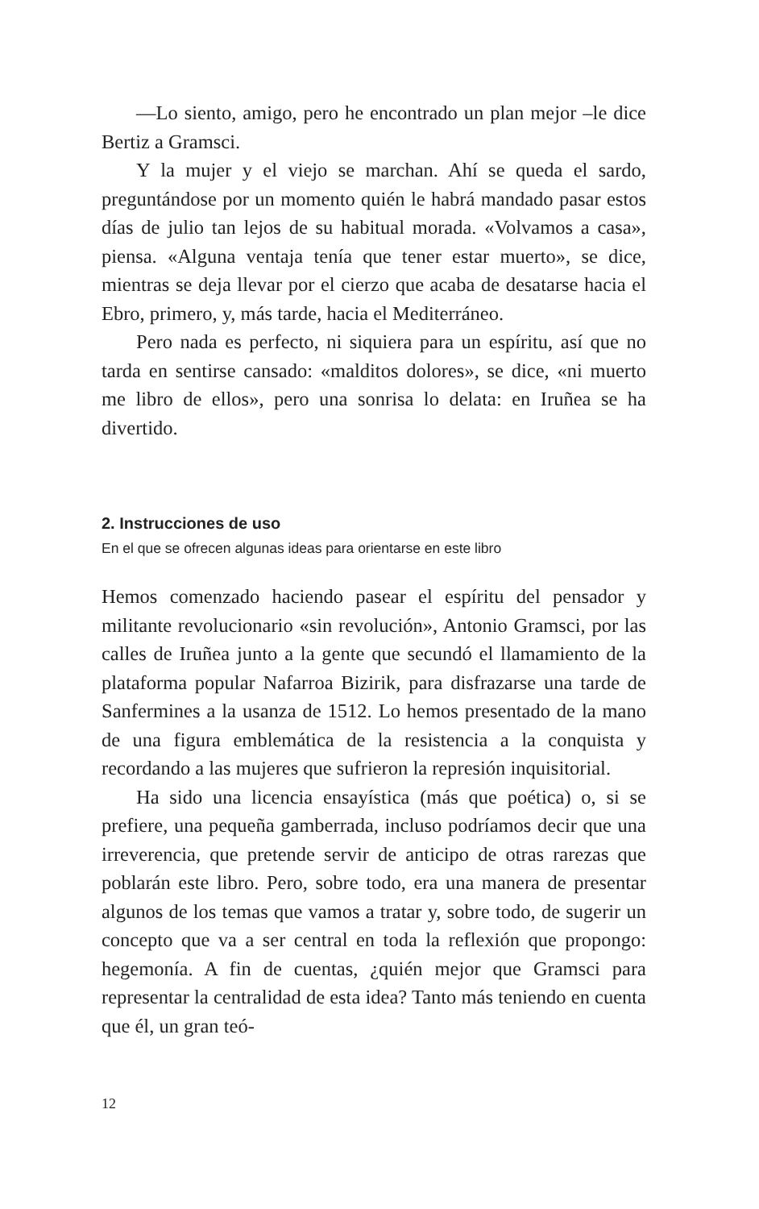—Lo siento, amigo, pero he encontrado un plan mejor –le dice Bertiz a Gramsci.
Y la mujer y el viejo se marchan. Ahí se queda el sardo, preguntándose por un momento quién le habrá mandado pasar estos días de julio tan lejos de su habitual morada. «Volvamos a casa», piensa. «Alguna ventaja tenía que tener estar muerto», se dice, mientras se deja llevar por el cierzo que acaba de desatarse hacia el Ebro, primero, y, más tarde, hacia el Mediterráneo.
Pero nada es perfecto, ni siquiera para un espíritu, así que no tarda en sentirse cansado: «malditos dolores», se dice, «ni muerto me libro de ellos», pero una sonrisa lo delata: en Iruñea se ha divertido.
2. Instrucciones de uso
En el que se ofrecen algunas ideas para orientarse en este libro
Hemos comenzado haciendo pasear el espíritu del pensador y militante revolucionario «sin revolución», Antonio Gramsci, por las calles de Iruñea junto a la gente que secundó el llamamiento de la plataforma popular Nafarroa Bizirik, para disfrazarse una tarde de Sanfermines a la usanza de 1512. Lo hemos presentado de la mano de una figura emblemática de la resistencia a la conquista y recordando a las mujeres que sufrieron la represión inquisitorial.
Ha sido una licencia ensayística (más que poética) o, si se prefiere, una pequeña gamberrada, incluso podríamos decir que una irreverencia, que pretende servir de anticipo de otras rarezas que poblarán este libro. Pero, sobre todo, era una manera de presentar algunos de los temas que vamos a tratar y, sobre todo, de sugerir un concepto que va a ser central en toda la reflexión que propongo: hegemonía. A fin de cuentas, ¿quién mejor que Gramsci para representar la centralidad de esta idea? Tanto más teniendo en cuenta que él, un gran teó-
12